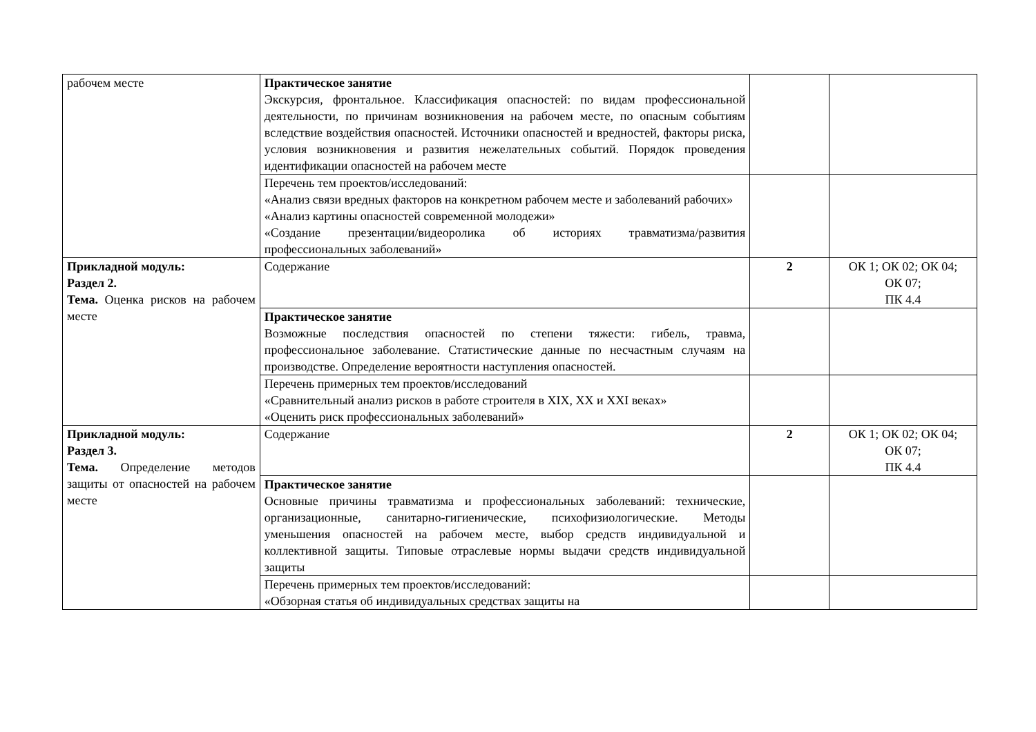| рабочем месте | Практическое занятие Экскурсия, фронтальное. Классификация опасностей: по видам профессиональной деятельности, по причинам возникновения на рабочем месте, по опасным событиям вследствие воздействия опасностей. Источники опасностей и вредностей, факторы риска, условия возникновения и развития нежелательных событий. Порядок проведения идентификации опасностей на рабочем месте | | |
| | Перечень тем проектов/исследований: «Анализ связи вредных факторов на конкретном рабочем месте и заболеваний рабочих» «Анализ картины опасностей современной молодежи» «Создание презентации/видеоролика об историях травматизма/развития профессиональных заболеваний» | | |
| Прикладной модуль: Раздел 2. Тема. Оценка рисков на рабочем месте | Содержание | 2 | ОК 1; ОК 02; ОК 04; ОК 07; ПК 4.4 |
| | Практическое занятие Возможные последствия опасностей по степени тяжести: гибель, травма, профессиональное заболевание. Статистические данные по несчастным случаям на производстве. Определение вероятности наступления опасностей. | | |
| | Перечень примерных тем проектов/исследований «Сравнительный анализ рисков в работе строителя в XIX, XX и XXI веках» «Оценить риск профессиональных заболеваний» | | |
| Прикладной модуль: Раздел 3. Тема. Определение методов защиты от опасностей на рабочем месте | Содержание | 2 | ОК 1; ОК 02; ОК 04; ОК 07; ПК 4.4 |
| | Практическое занятие Основные причины травматизма и профессиональных заболеваний: технические, организационные, санитарно-гигиенические, психофизиологические. Методы уменьшения опасностей на рабочем месте, выбор средств индивидуальной и коллективной защиты. Типовые отраслевые нормы выдачи средств индивидуальной защиты | | |
| | Перечень примерных тем проектов/исследований: «Обзорная статья об индивидуальных средствах защиты на | | |